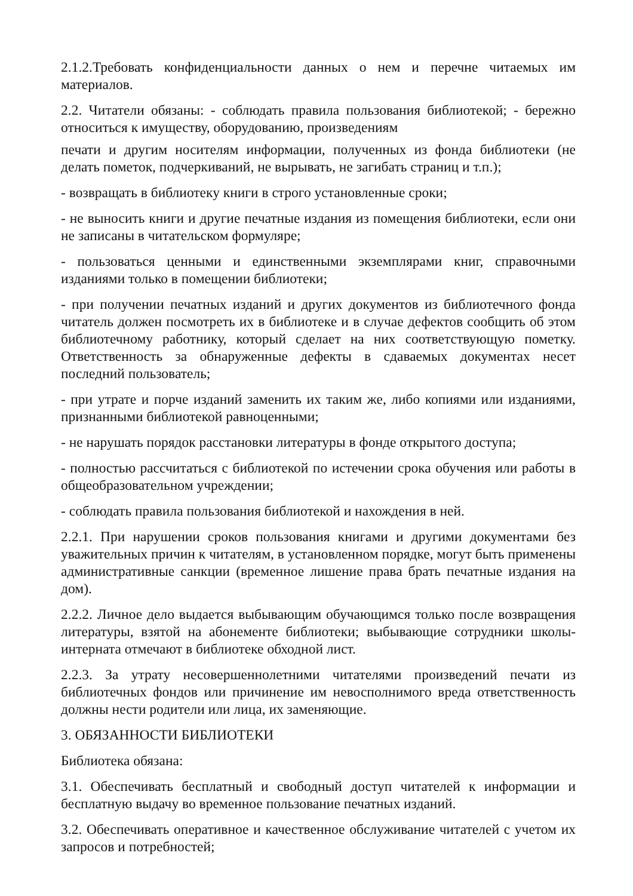2.1.2.Требовать конфиденциальности данных о нем и перечне читаемых им материалов.
2.2. Читатели обязаны: - соблюдать правила пользования библиотекой; - бережно относиться к имуществу, оборудованию, произведениям
печати и другим носителям информации, полученных из фонда библиотеки (не делать пометок, подчеркиваний, не вырывать, не загибать страниц и т.п.);
- возвращать в библиотеку книги в строго установленные сроки;
- не выносить книги и другие печатные издания из помещения библиотеки, если они не записаны в читательском формуляре;
- пользоваться ценными и единственными экземплярами книг, справочными изданиями только в помещении библиотеки;
- при получении печатных изданий и других документов из библиотечного фонда читатель должен посмотреть их в библиотеке и в случае дефектов сообщить об этом библиотечному работнику, который сделает на них соответствующую пометку. Ответственность за обнаруженные дефекты в сдаваемых документах несет последний пользователь;
- при утрате и порче изданий заменить их таким же, либо копиями или изданиями, признанными библиотекой равноценными;
- не нарушать порядок расстановки литературы в фонде открытого доступа;
- полностью рассчитаться с библиотекой по истечении срока обучения или работы в общеобразовательном учреждении;
- соблюдать правила пользования библиотекой и нахождения в ней.
2.2.1. При нарушении сроков пользования книгами и другими документами без уважительных причин к читателям, в установленном порядке, могут быть применены административные санкции (временное лишение права брать печатные издания на дом).
2.2.2. Личное дело выдается выбывающим обучающимся только после возвращения литературы, взятой на абонементе библиотеки; выбывающие сотрудники школы-интерната отмечают в библиотеке обходной лист.
2.2.3. За утрату несовершеннолетними читателями произведений печати из библиотечных фондов или причинение им невосполнимого вреда ответственность должны нести родители или лица, их заменяющие.
3. ОБЯЗАННОСТИ БИБЛИОТЕКИ
Библиотека обязана:
3.1. Обеспечивать бесплатный и свободный доступ читателей к информации и бесплатную выдачу во временное пользование печатных изданий.
3.2. Обеспечивать оперативное и качественное обслуживание читателей с учетом их запросов и потребностей;